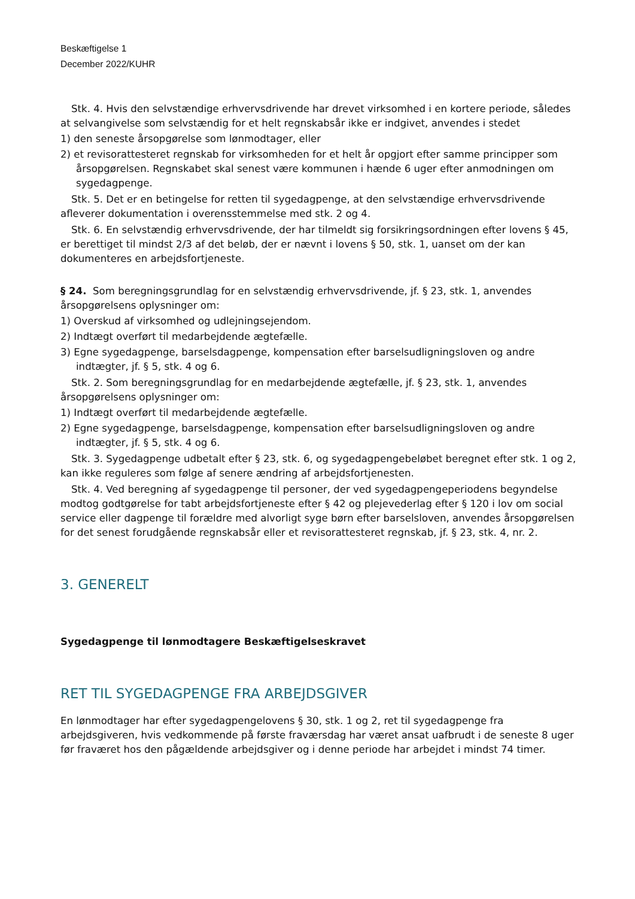Beskæftigelse 1
December 2022/KUHR
Stk. 4. Hvis den selvstændige erhvervsdrivende har drevet virksomhed i en kortere periode, således at selvangivelse som selvstændig for et helt regnskabsår ikke er indgivet, anvendes i stedet
1) den seneste årsopgørelse som lønmodtager, eller
2) et revisorattesteret regnskab for virksomheden for et helt år opgjort efter samme principper som årsopgørelsen. Regnskabet skal senest være kommunen i hænde 6 uger efter anmodningen om sygedagpenge.
Stk. 5. Det er en betingelse for retten til sygedagpenge, at den selvstændige erhvervsdrivende afleverer dokumentation i overensstemmelse med stk. 2 og 4.
Stk. 6. En selvstændig erhvervsdrivende, der har tilmeldt sig forsikringsordningen efter lovens § 45, er berettiget til mindst 2/3 af det beløb, der er nævnt i lovens § 50, stk. 1, uanset om der kan dokumenteres en arbejdsfortjeneste.
§ 24. Som beregningsgrundlag for en selvstændig erhvervsdrivende, jf. § 23, stk. 1, anvendes årsopgørelsens oplysninger om:
1) Overskud af virksomhed og udlejningsejendom.
2) Indtægt overført til medarbejdende ægtefælle.
3) Egne sygedagpenge, barselsdagpenge, kompensation efter barselsudligningsloven og andre indtægter, jf. § 5, stk. 4 og 6.
Stk. 2. Som beregningsgrundlag for en medarbejdende ægtefælle, jf. § 23, stk. 1, anvendes årsopgørelsens oplysninger om:
1) Indtægt overført til medarbejdende ægtefælle.
2) Egne sygedagpenge, barselsdagpenge, kompensation efter barselsudligningsloven og andre indtægter, jf. § 5, stk. 4 og 6.
Stk. 3. Sygedagpenge udbetalt efter § 23, stk. 6, og sygedagpengebeløbet beregnet efter stk. 1 og 2, kan ikke reguleres som følge af senere ændring af arbejdsfortjenesten.
Stk. 4. Ved beregning af sygedagpenge til personer, der ved sygedagpengeperiodens begyndelse modtog godtgørelse for tabt arbejdsfortjeneste efter § 42 og plejevederlag efter § 120 i lov om social service eller dagpenge til forældre med alvorligt syge børn efter barselsloven, anvendes årsopgørelsen for det senest forudgående regnskabsår eller et revisorattesteret regnskab, jf. § 23, stk. 4, nr. 2.
3. GENERELT
Sygedagpenge til lønmodtagere Beskæftigelseskravet
RET TIL SYGEDAGPENGE FRA ARBEJDSGIVER
En lønmodtager har efter sygedagpengelovens § 30, stk. 1 og 2, ret til sygedagpenge fra arbejdsgiveren, hvis vedkommende på første fraværsdag har været ansat uafbrudt i de seneste 8 uger før fraværet hos den pågældende arbejdsgiver og i denne periode har arbejdet i mindst 74 timer.